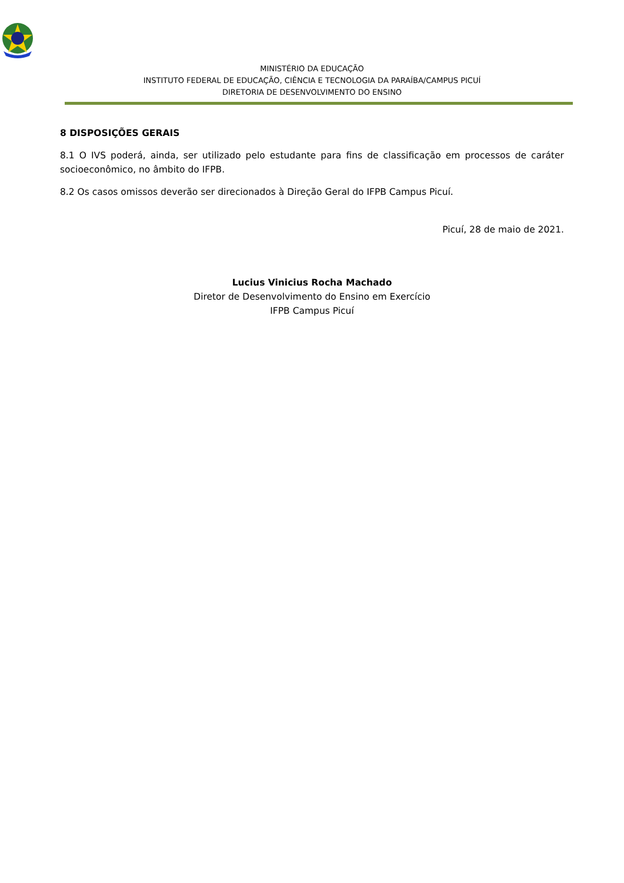MINISTÉRIO DA EDUCAÇÃO
INSTITUTO FEDERAL DE EDUCAÇÃO, CIÊNCIA E TECNOLOGIA DA PARAÍBA/CAMPUS PICUÍ
DIRETORIA DE DESENVOLVIMENTO DO ENSINO
8 DISPOSIÇÕES GERAIS
8.1 O IVS poderá, ainda, ser utilizado pelo estudante para fins de classificação em processos de caráter socioeconômico, no âmbito do IFPB.
8.2 Os casos omissos deverão ser direcionados à Direção Geral do IFPB Campus Picuí.
Picuí, 28 de maio de 2021.
Lucius Vinicius Rocha Machado
Diretor de Desenvolvimento do Ensino em Exercício
IFPB Campus Picuí